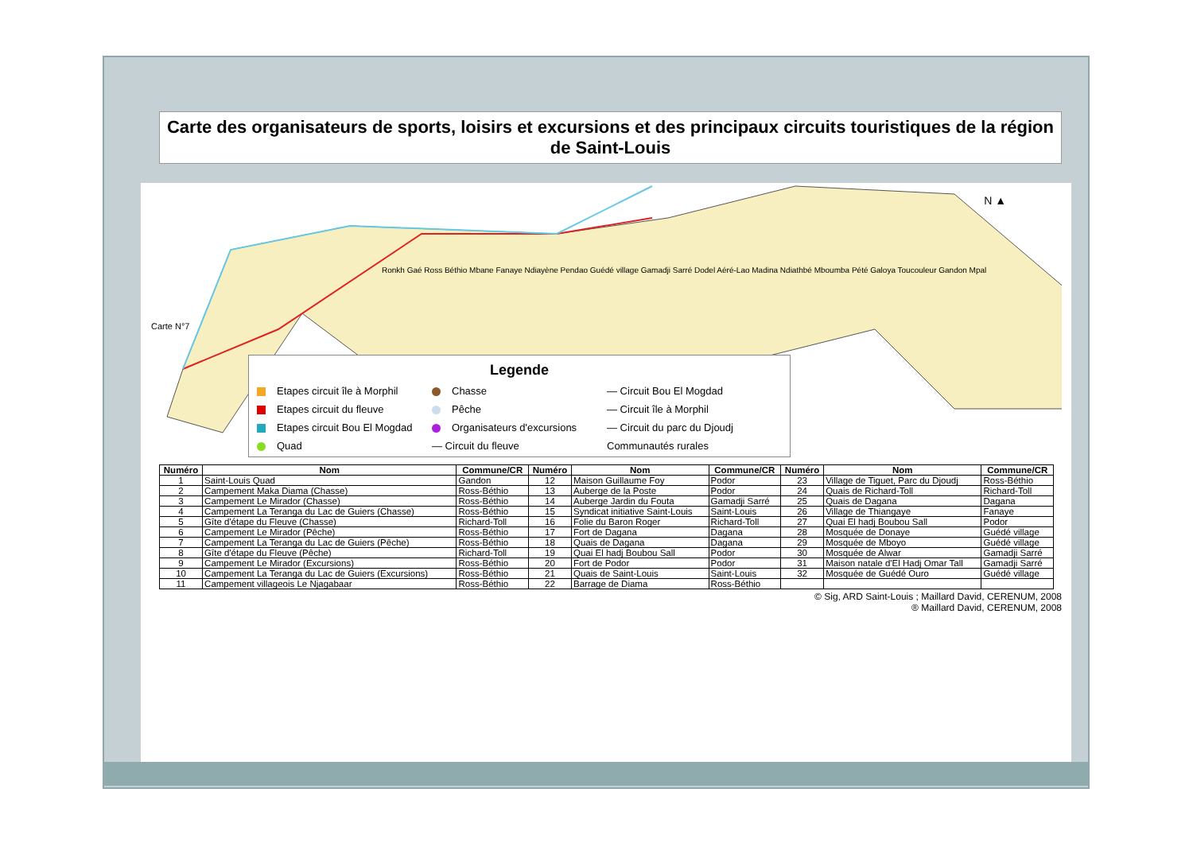Carte des organisateurs de sports, loisirs et excursions et des principaux circuits touristiques de la région de Saint-Louis
Ronkh Gaé Ross Béthio Mbane Fanaye Ndiayène Pendao Guédé village Gamadji Sarré Dodel Aéré-Lao Madina Ndiathbé Mboumba Pété Galoya Toucouleur Gandon Mpal
Carte N°7
N ▲
Legende
Etapes circuit île à Morphil
Chasse
— Circuit Bou El Mogdad
Etapes circuit du fleuve
Pêche
— Circuit île à Morphil
Etapes circuit Bou El Mogdad
Organisateurs d'excursions
— Circuit du parc du Djoudj
Quad
— Circuit du fleuve
Communautés rurales
| Numéro | Nom | Commune/CR | Numéro | Nom | Commune/CR | Numéro | Nom | Commune/CR |
| --- | --- | --- | --- | --- | --- | --- | --- | --- |
| 1 | Saint-Louis Quad | Gandon | 12 | Maison Guillaume Foy | Podor | 23 | Village de Tiguet, Parc du Djoudj | Ross-Béthio |
| 2 | Campement Maka Diama (Chasse) | Ross-Béthio | 13 | Auberge de la Poste | Podor | 24 | Quais de Richard-Toll | Richard-Toll |
| 3 | Campement Le Mirador (Chasse) | Ross-Béthio | 14 | Auberge Jardin du Fouta | Gamadji Sarré | 25 | Quais de Dagana | Dagana |
| 4 | Campement La Teranga du Lac de Guiers (Chasse) | Ross-Béthio | 15 | Syndicat initiative Saint-Louis | Saint-Louis | 26 | Village de Thiangaye | Fanaye |
| 5 | Gîte d'étape du Fleuve (Chasse) | Richard-Toll | 16 | Folie du Baron Roger | Richard-Toll | 27 | Quai El hadj Boubou Sall | Podor |
| 6 | Campement Le Mirador (Pêche) | Ross-Béthio | 17 | Fort de Dagana | Dagana | 28 | Mosquée de Donaye | Guédé village |
| 7 | Campement La Teranga du Lac de Guiers (Pêche) | Ross-Béthio | 18 | Quais de Dagana | Dagana | 29 | Mosquée de Mboyo | Guédé village |
| 8 | Gîte d'étape du Fleuve (Pêche) | Richard-Toll | 19 | Quai El hadj Boubou Sall | Podor | 30 | Mosquée de Alwar | Gamadji Sarré |
| 9 | Campement Le Mirador (Excursions) | Ross-Béthio | 20 | Fort de Podor | Podor | 31 | Maison natale d'El Hadj Omar Tall | Gamadji Sarré |
| 10 | Campement La Teranga du Lac de Guiers (Excursions) | Ross-Béthio | 21 | Quais de Saint-Louis | Saint-Louis | 32 | Mosquée de Guédé Ouro | Guédé village |
| 11 | Campement villageois Le Njagabaar | Ross-Béthio | 22 | Barrage de Diama | Ross-Béthio | | | |
© Sig, ARD Saint-Louis ; Maillard David, CERENUM, 2008
® Maillard David, CERENUM, 2008